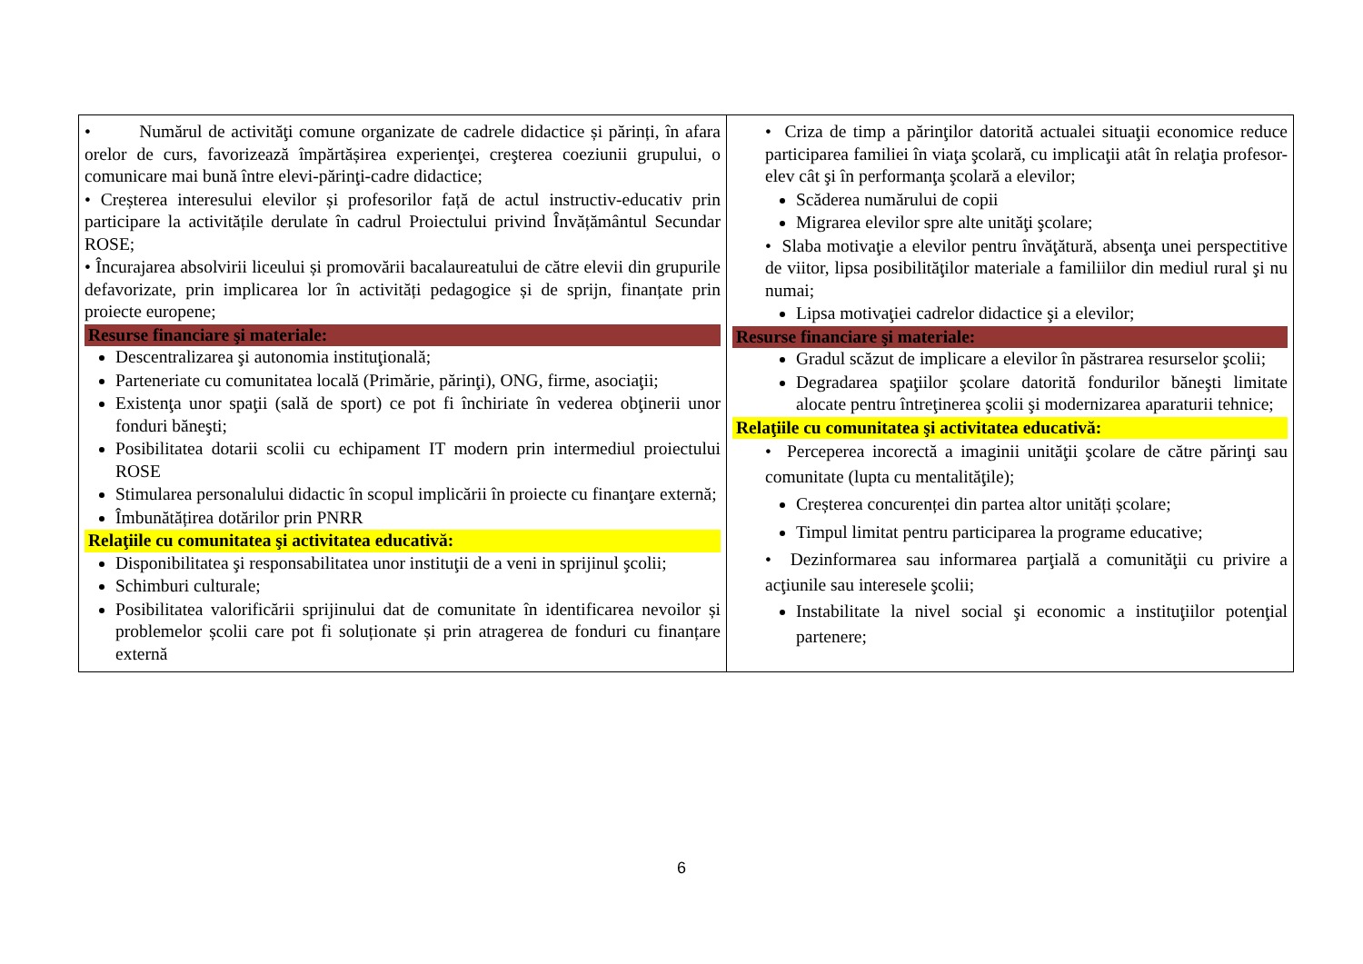| • Numărul de activităţi comune organizate de cadrele didactice și părinți, în afara orelor de curs, favorizează împărtășirea experienţei, creşterea coeziunii grupului, o comunicare mai bună între elevi-părinţi-cadre didactice; • Creșterea interesului elevilor și profesorilor față de actul instructiv-educativ prin participare la activitățile derulate în cadrul Proiectului privind Învățământul Secundar ROSE; • Încurajarea absolvirii liceului și promovării bacalaureatului de către elevii din grupurile defavorizate, prin implicarea lor în activități pedagogice și de sprijn, finanțate prin proiecte europene; Resurse financiare şi materiale: Descentralizarea şi autonomia instituţională; Parteneriate cu comunitatea locală (Primărie, părinţi), ONG, firme, asociaţii; Existenţa unor spaţii (sală de sport) ce pot fi închiriate în vederea obţinerii unor fonduri băneşti; Posibilitatea dotarii scolii cu echipament IT modern prin intermediul proiectului ROSE Stimularea personalului didactic în scopul implicării în proiecte cu finanţare externă; Îmbunătățirea dotărilor prin PNRR Relaţiile cu comunitatea şi activitatea educativă: Disponibilitatea şi responsabilitatea unor instituţii de a veni in sprijinul şcolii; Schimburi culturale; Posibilitatea valorificării sprijinului dat de comunitate în identificarea nevoilor și problemelor școlii care pot fi soluționate și prin atragerea de fonduri cu finanțare externă | • Criza de timp a părinţilor datorită actualei situaţii economice reduce participarea familiei în viaţa şcolară, cu implicaţii atât în relaţia profesor-elev cât şi în performanţa şcolară a elevilor; Scăderea numărului de copii Migrarea elevilor spre alte unităţi şcolare; • Slaba motivaţie a elevilor pentru învăţătură, absenţa unei perspectitive de viitor, lipsa posibilităţilor materiale a familiilor din mediul rural şi nu numai; Lipsa motivaţiei cadrelor didactice şi a elevilor; Resurse financiare şi materiale: Gradul scăzut de implicare a elevilor în păstrarea resurselor şcolii; Degradarea spaţiilor şcolare datorită fondurilor băneşti limitate alocate pentru întreţinerea şcolii şi modernizarea aparaturii tehnice; Relaţiile cu comunitatea şi activitatea educativă: • Perceperea incorectă a imaginii unităţii şcolare de către părinţi sau comunitate (lupta cu mentalităţile); Creșterea concurenței din partea altor unități școlare; Timpul limitat pentru participarea la programe educative; • Dezinformarea sau informarea parţială a comunităţii cu privire a acţiunile sau interesele şcolii; Instabilitate la nivel social şi economic a instituţiilor potenţial partenere; |
6